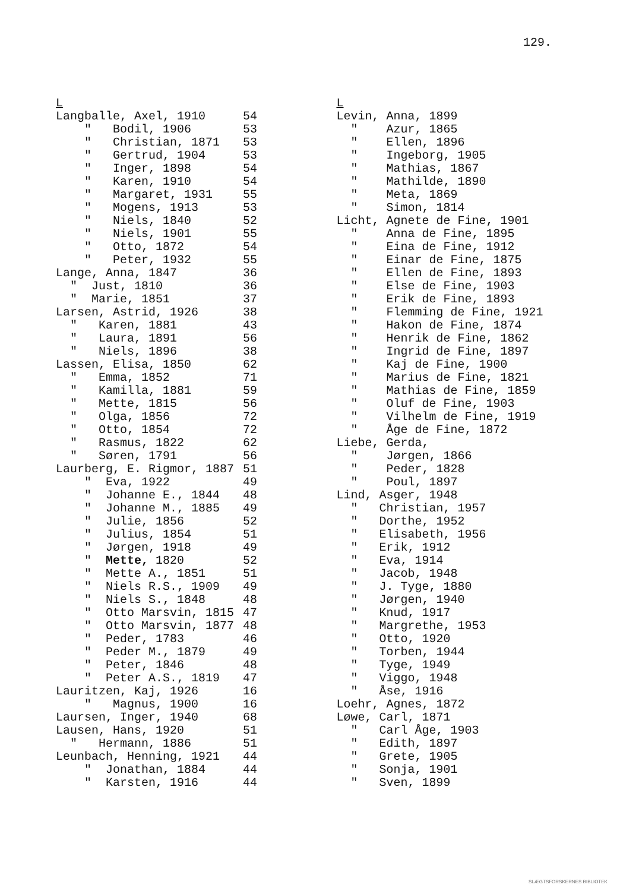129.
| L | |
| Langballe, Axel, 1910 | 54 |
| " Bodil, 1906 | 53 |
| " Christian, 1871 | 53 |
| " Gertrud, 1904 | 53 |
| " Inger, 1898 | 54 |
| " Karen, 1910 | 54 |
| " Margaret, 1931 | 55 |
| " Mogens, 1913 | 53 |
| " Niels, 1840 | 52 |
| " Niels, 1901 | 55 |
| " Otto, 1872 | 54 |
| " Peter, 1932 | 55 |
| Lange, Anna, 1847 | 36 |
| " Just, 1810 | 36 |
| " Marie, 1851 | 37 |
| Larsen, Astrid, 1926 | 38 |
| " Karen, 1881 | 43 |
| " Laura, 1891 | 56 |
| " Niels, 1896 | 38 |
| Lassen, Elisa, 1850 | 62 |
| " Emma, 1852 | 71 |
| " Kamilla, 1881 | 59 |
| " Mette, 1815 | 56 |
| " Olga, 1856 | 72 |
| " Otto, 1854 | 72 |
| " Rasmus, 1822 | 62 |
| " Søren, 1791 | 56 |
| Laurberg, E. Rigmor, 1887 | 51 |
| " Eva, 1922 | 49 |
| " Johanne E., 1844 | 48 |
| " Johanne M., 1885 | 49 |
| " Julie, 1856 | 52 |
| " Julius, 1854 | 51 |
| " Jørgen, 1918 | 49 |
| " Mette, 1820 | 52 |
| " Mette A., 1851 | 51 |
| " Niels R.S., 1909 | 49 |
| " Niels S., 1848 | 48 |
| " Otto Marsvin, 1815 | 47 |
| " Otto Marsvin, 1877 | 48 |
| " Peder, 1783 | 46 |
| " Peder M., 1879 | 49 |
| " Peter, 1846 | 48 |
| " Peter A.S., 1819 | 47 |
| Lauritzen, Kaj, 1926 | 16 |
| " Magnus, 1900 | 16 |
| Laursen, Inger, 1940 | 68 |
| Lausen, Hans, 1920 | 51 |
| " Hermann, 1886 | 51 |
| Leunbach, Henning, 1921 | 44 |
| " Jonathan, 1884 | 44 |
| " Karsten, 1916 | 44 |
| L |
| Levin, Anna, 1899 |
| " Azur, 1865 |
| " Ellen, 1896 |
| " Ingeborg, 1905 |
| " Mathias, 1867 |
| " Mathilde, 1890 |
| " Meta, 1869 |
| " Simon, 1814 |
| Licht, Agnete de Fine, 1901 |
| " Anna de Fine, 1895 |
| " Eina de Fine, 1912 |
| " Einar de Fine, 1875 |
| " Ellen de Fine, 1893 |
| " Else de Fine, 1903 |
| " Erik de Fine, 1893 |
| " Flemming de Fine, 1921 |
| " Hakon de Fine, 1874 |
| " Henrik de Fine, 1862 |
| " Ingrid de Fine, 1897 |
| " Kaj de Fine, 1900 |
| " Marius de Fine, 1821 |
| " Mathias de Fine, 1859 |
| " Oluf de Fine, 1903 |
| " Vilhelm de Fine, 1919 |
| " Åge de Fine, 1872 |
| Liebe, Gerda, |
| " Jørgen, 1866 |
| " Peder, 1828 |
| " Poul, 1897 |
| Lind, Asger, 1948 |
| " Christian, 1957 |
| " Dorthe, 1952 |
| " Elisabeth, 1956 |
| " Erik, 1912 |
| " Eva, 1914 |
| " Jacob, 1948 |
| " J. Tyge, 1880 |
| " Jørgen, 1940 |
| " Knud, 1917 |
| " Margrethe, 1953 |
| " Otto, 1920 |
| " Torben, 1944 |
| " Tyge, 1949 |
| " Viggo, 1948 |
| " Åse, 1916 |
| Loehr, Agnes, 1872 |
| Løwe, Carl, 1871 |
| " Carl Åge, 1903 |
| " Edith, 1897 |
| " Grete, 1905 |
| " Sonja, 1901 |
| " Sven, 1899 |
SLÆGTSFORSKERNES BIBLIOTEK